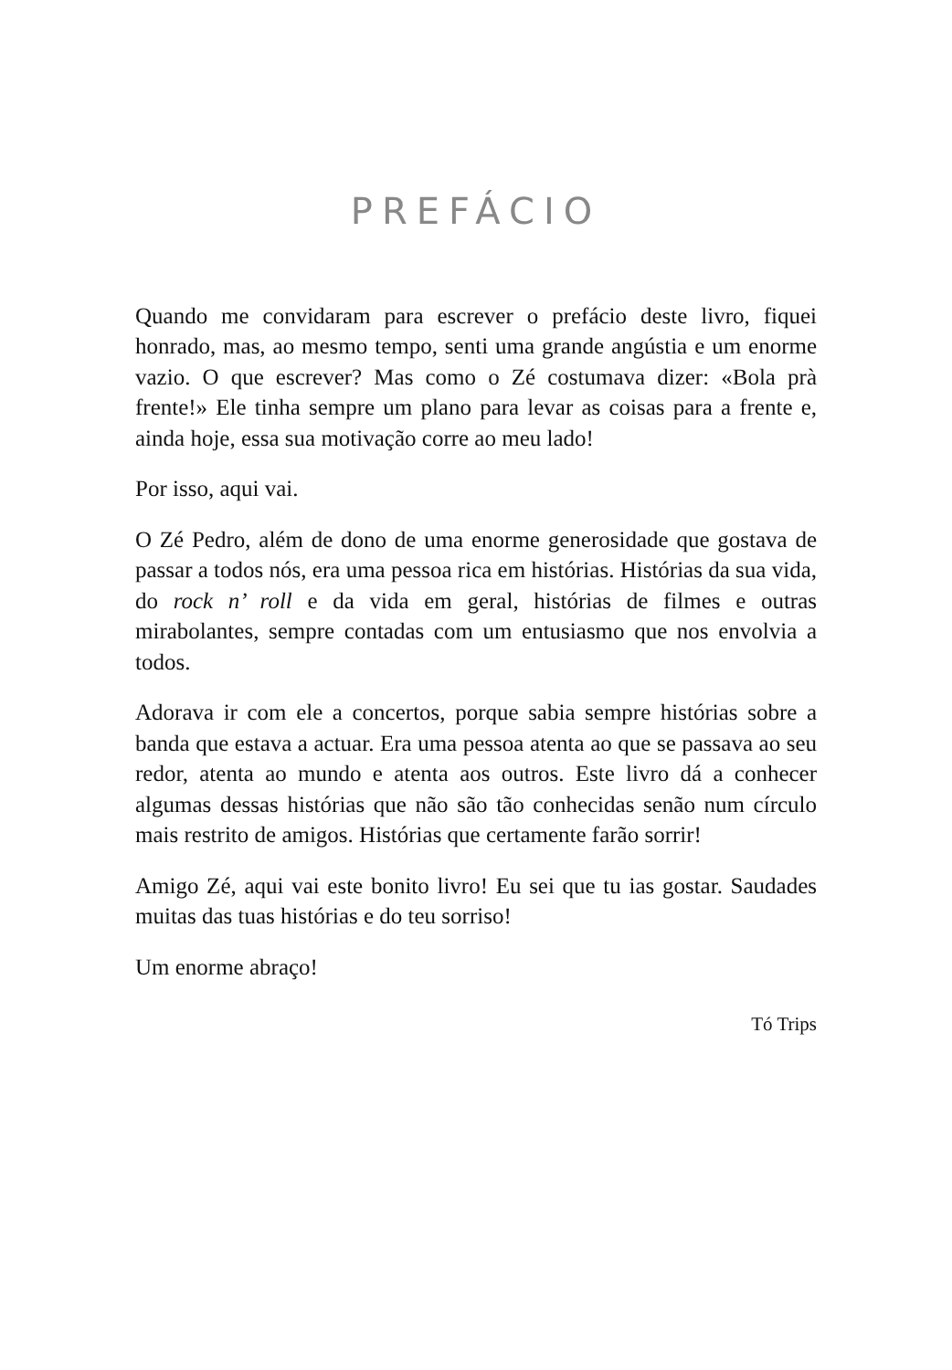PREFÁCIO
Quando me convidaram para escrever o prefácio deste livro, fiquei honrado, mas, ao mesmo tempo, senti uma grande angústia e um enorme vazio. O que escrever? Mas como o Zé costumava dizer: «Bola prà frente!» Ele tinha sempre um plano para levar as coisas para a frente e, ainda hoje, essa sua motivação corre ao meu lado!
Por isso, aqui vai.
O Zé Pedro, além de dono de uma enorme generosidade que gostava de passar a todos nós, era uma pessoa rica em histórias. Histórias da sua vida, do rock n’ roll e da vida em geral, histórias de filmes e outras mirabolantes, sempre contadas com um entusiasmo que nos envolvia a todos.
Adorava ir com ele a concertos, porque sabia sempre histórias sobre a banda que estava a actuar. Era uma pessoa atenta ao que se passava ao seu redor, atenta ao mundo e atenta aos outros. Este livro dá a conhecer algumas dessas histórias que não são tão conhecidas senão num círculo mais restrito de amigos. Histórias que certamente farão sorrir!
Amigo Zé, aqui vai este bonito livro! Eu sei que tu ias gostar. Saudades muitas das tuas histórias e do teu sorriso!
Um enorme abraço!
Tó Trips